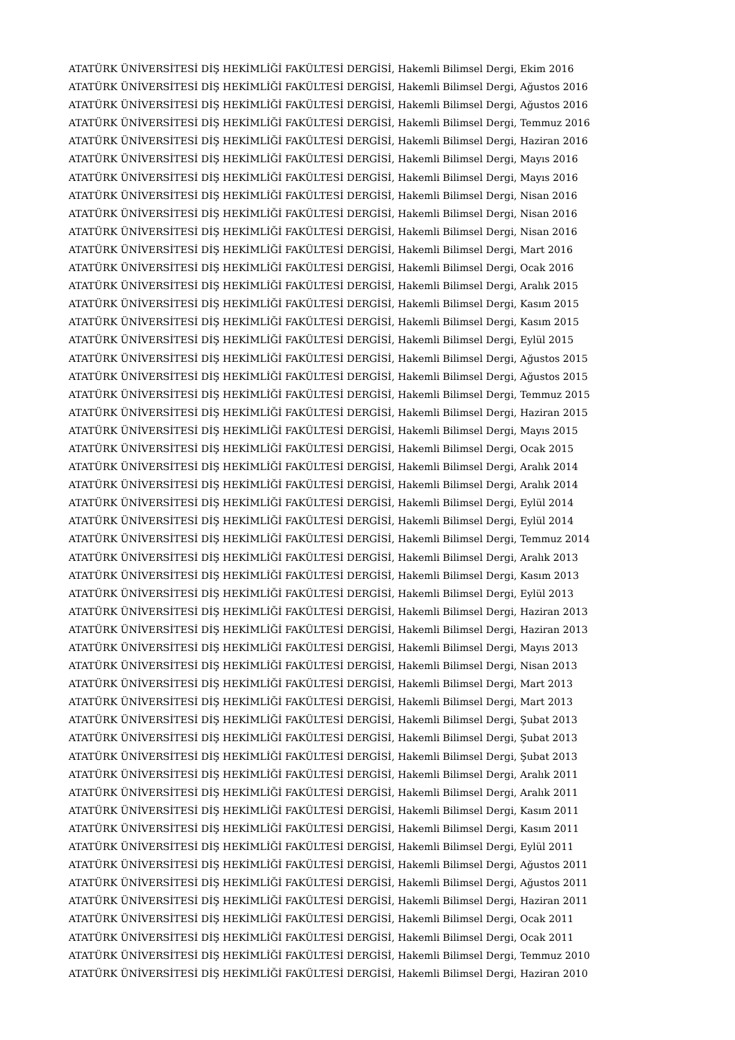ATATÜRK ÜNİVERSİTESİ DİŞ HEKİMLİĞİ FAKÜLTESİ DERGİSİ, Hakemli Bilimsel Dergi, Ekim 2016
ATATÜRK ÜNİVERSİTESİ DİŞ HEKİMLİĞİ FAKÜLTESİ DERGİSİ, Hakemli Bilimsel Dergi, Ağustos 2016
ATATÜRK ÜNİVERSİTESİ DİŞ HEKİMLİĞİ FAKÜLTESİ DERGİSİ, Hakemli Bilimsel Dergi, Ağustos 2016
ATATÜRK ÜNİVERSİTESİ DİŞ HEKİMLİĞİ FAKÜLTESİ DERGİSİ, Hakemli Bilimsel Dergi, Temmuz 2016
ATATÜRK ÜNİVERSİTESİ DİŞ HEKİMLİĞİ FAKÜLTESİ DERGİSİ, Hakemli Bilimsel Dergi, Haziran 2016
ATATÜRK ÜNİVERSİTESİ DİŞ HEKİMLİĞİ FAKÜLTESİ DERGİSİ, Hakemli Bilimsel Dergi, Mayıs 2016
ATATÜRK ÜNİVERSİTESİ DİŞ HEKİMLİĞİ FAKÜLTESİ DERGİSİ, Hakemli Bilimsel Dergi, Mayıs 2016
ATATÜRK ÜNİVERSİTESİ DİŞ HEKİMLİĞİ FAKÜLTESİ DERGİSİ, Hakemli Bilimsel Dergi, Nisan 2016
ATATÜRK ÜNİVERSİTESİ DİŞ HEKİMLİĞİ FAKÜLTESİ DERGİSİ, Hakemli Bilimsel Dergi, Nisan 2016
ATATÜRK ÜNİVERSİTESİ DİŞ HEKİMLİĞİ FAKÜLTESİ DERGİSİ, Hakemli Bilimsel Dergi, Nisan 2016
ATATÜRK ÜNİVERSİTESİ DİŞ HEKİMLİĞİ FAKÜLTESİ DERGİSİ, Hakemli Bilimsel Dergi, Mart 2016
ATATÜRK ÜNİVERSİTESİ DİŞ HEKİMLİĞİ FAKÜLTESİ DERGİSİ, Hakemli Bilimsel Dergi, Ocak 2016
ATATÜRK ÜNİVERSİTESİ DİŞ HEKİMLİĞİ FAKÜLTESİ DERGİSİ, Hakemli Bilimsel Dergi, Aralık 2015
ATATÜRK ÜNİVERSİTESİ DİŞ HEKİMLİĞİ FAKÜLTESİ DERGİSİ, Hakemli Bilimsel Dergi, Kasım 2015
ATATÜRK ÜNİVERSİTESİ DİŞ HEKİMLİĞİ FAKÜLTESİ DERGİSİ, Hakemli Bilimsel Dergi, Kasım 2015
ATATÜRK ÜNİVERSİTESİ DİŞ HEKİMLİĞİ FAKÜLTESİ DERGİSİ, Hakemli Bilimsel Dergi, Eylül 2015
ATATÜRK ÜNİVERSİTESİ DİŞ HEKİMLİĞİ FAKÜLTESİ DERGİSİ, Hakemli Bilimsel Dergi, Ağustos 2015
ATATÜRK ÜNİVERSİTESİ DİŞ HEKİMLİĞİ FAKÜLTESİ DERGİSİ, Hakemli Bilimsel Dergi, Ağustos 2015
ATATÜRK ÜNİVERSİTESİ DİŞ HEKİMLİĞİ FAKÜLTESİ DERGİSİ, Hakemli Bilimsel Dergi, Temmuz 2015
ATATÜRK ÜNİVERSİTESİ DİŞ HEKİMLİĞİ FAKÜLTESİ DERGİSİ, Hakemli Bilimsel Dergi, Haziran 2015
ATATÜRK ÜNİVERSİTESİ DİŞ HEKİMLİĞİ FAKÜLTESİ DERGİSİ, Hakemli Bilimsel Dergi, Mayıs 2015
ATATÜRK ÜNİVERSİTESİ DİŞ HEKİMLİĞİ FAKÜLTESİ DERGİSİ, Hakemli Bilimsel Dergi, Ocak 2015
ATATÜRK ÜNİVERSİTESİ DİŞ HEKİMLİĞİ FAKÜLTESİ DERGİSİ, Hakemli Bilimsel Dergi, Aralık 2014
ATATÜRK ÜNİVERSİTESİ DİŞ HEKİMLİĞİ FAKÜLTESİ DERGİSİ, Hakemli Bilimsel Dergi, Aralık 2014
ATATÜRK ÜNİVERSİTESİ DİŞ HEKİMLİĞİ FAKÜLTESİ DERGİSİ, Hakemli Bilimsel Dergi, Eylül 2014
ATATÜRK ÜNİVERSİTESİ DİŞ HEKİMLİĞİ FAKÜLTESİ DERGİSİ, Hakemli Bilimsel Dergi, Eylül 2014
ATATÜRK ÜNİVERSİTESİ DİŞ HEKİMLİĞİ FAKÜLTESİ DERGİSİ, Hakemli Bilimsel Dergi, Temmuz 2014
ATATÜRK ÜNİVERSİTESİ DİŞ HEKİMLİĞİ FAKÜLTESİ DERGİSİ, Hakemli Bilimsel Dergi, Aralık 2013
ATATÜRK ÜNİVERSİTESİ DİŞ HEKİMLİĞİ FAKÜLTESİ DERGİSİ, Hakemli Bilimsel Dergi, Kasım 2013
ATATÜRK ÜNİVERSİTESİ DİŞ HEKİMLİĞİ FAKÜLTESİ DERGİSİ, Hakemli Bilimsel Dergi, Eylül 2013
ATATÜRK ÜNİVERSİTESİ DİŞ HEKİMLİĞİ FAKÜLTESİ DERGİSİ, Hakemli Bilimsel Dergi, Haziran 2013
ATATÜRK ÜNİVERSİTESİ DİŞ HEKİMLİĞİ FAKÜLTESİ DERGİSİ, Hakemli Bilimsel Dergi, Haziran 2013
ATATÜRK ÜNİVERSİTESİ DİŞ HEKİMLİĞİ FAKÜLTESİ DERGİSİ, Hakemli Bilimsel Dergi, Mayıs 2013
ATATÜRK ÜNİVERSİTESİ DİŞ HEKİMLİĞİ FAKÜLTESİ DERGİSİ, Hakemli Bilimsel Dergi, Nisan 2013
ATATÜRK ÜNİVERSİTESİ DİŞ HEKİMLİĞİ FAKÜLTESİ DERGİSİ, Hakemli Bilimsel Dergi, Mart 2013
ATATÜRK ÜNİVERSİTESİ DİŞ HEKİMLİĞİ FAKÜLTESİ DERGİSİ, Hakemli Bilimsel Dergi, Mart 2013
ATATÜRK ÜNİVERSİTESİ DİŞ HEKİMLİĞİ FAKÜLTESİ DERGİSİ, Hakemli Bilimsel Dergi, Şubat 2013
ATATÜRK ÜNİVERSİTESİ DİŞ HEKİMLİĞİ FAKÜLTESİ DERGİSİ, Hakemli Bilimsel Dergi, Şubat 2013
ATATÜRK ÜNİVERSİTESİ DİŞ HEKİMLİĞİ FAKÜLTESİ DERGİSİ, Hakemli Bilimsel Dergi, Şubat 2013
ATATÜRK ÜNİVERSİTESİ DİŞ HEKİMLİĞİ FAKÜLTESİ DERGİSİ, Hakemli Bilimsel Dergi, Aralık 2011
ATATÜRK ÜNİVERSİTESİ DİŞ HEKİMLİĞİ FAKÜLTESİ DERGİSİ, Hakemli Bilimsel Dergi, Aralık 2011
ATATÜRK ÜNİVERSİTESİ DİŞ HEKİMLİĞİ FAKÜLTESİ DERGİSİ, Hakemli Bilimsel Dergi, Kasım 2011
ATATÜRK ÜNİVERSİTESİ DİŞ HEKİMLİĞİ FAKÜLTESİ DERGİSİ, Hakemli Bilimsel Dergi, Kasım 2011
ATATÜRK ÜNİVERSİTESİ DİŞ HEKİMLİĞİ FAKÜLTESİ DERGİSİ, Hakemli Bilimsel Dergi, Eylül 2011
ATATÜRK ÜNİVERSİTESİ DİŞ HEKİMLİĞİ FAKÜLTESİ DERGİSİ, Hakemli Bilimsel Dergi, Ağustos 2011
ATATÜRK ÜNİVERSİTESİ DİŞ HEKİMLİĞİ FAKÜLTESİ DERGİSİ, Hakemli Bilimsel Dergi, Ağustos 2011
ATATÜRK ÜNİVERSİTESİ DİŞ HEKİMLİĞİ FAKÜLTESİ DERGİSİ, Hakemli Bilimsel Dergi, Haziran 2011
ATATÜRK ÜNİVERSİTESİ DİŞ HEKİMLİĞİ FAKÜLTESİ DERGİSİ, Hakemli Bilimsel Dergi, Ocak 2011
ATATÜRK ÜNİVERSİTESİ DİŞ HEKİMLİĞİ FAKÜLTESİ DERGİSİ, Hakemli Bilimsel Dergi, Ocak 2011
ATATÜRK ÜNİVERSİTESİ DİŞ HEKİMLİĞİ FAKÜLTESİ DERGİSİ, Hakemli Bilimsel Dergi, Temmuz 2010
ATATÜRK ÜNİVERSİTESİ DİŞ HEKİMLİĞİ FAKÜLTESİ DERGİSİ, Hakemli Bilimsel Dergi, Haziran 2010